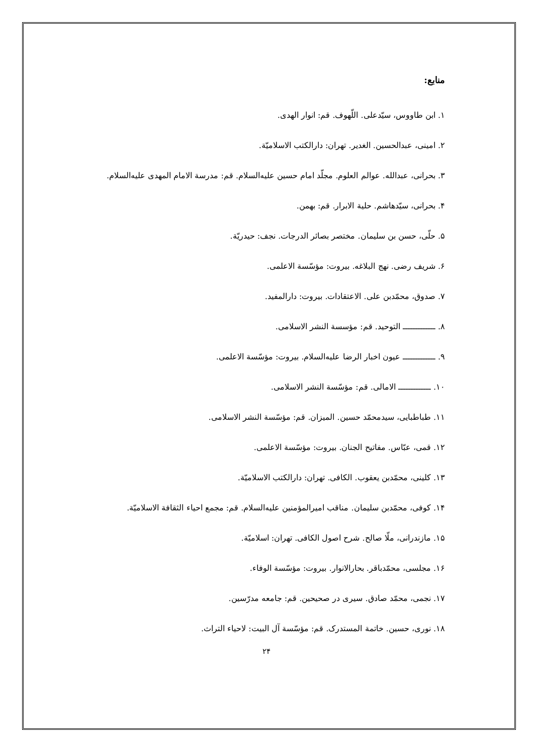منابع:
۱. ابن طاووس، سیّدعلی. اللّهوف. قم: انوار الهدی.
۲. امینی، عبدالحسین. الغدیر. تهران: دارالکتب الاسلامیّة.
۳. بحرانی، عبدالله. عوالم العلوم. مجلّد امام حسین علیه‌السلام. قم: مدرسة الامام المهدی علیه‌السلام.
۴. بحرانی، سیّدهاشم. حلیة الابرار. قم: بهمن.
۵. حلّی، حسن بن سلیمان. مختصر بصائر الدرجات. نجف: حیدریّة.
۶. شریف رضی. نهج البلاغه. بیروت: مؤسّسة الاعلمی.
۷. صدوق، محمّدبن علی. الاعتقادات. بیروت: دارالمفید.
۸. ـــــــــــــ التوحید. قم: مؤسسة النشر الاسلامی.
۹. ـــــــــــــ عیون اخبار الرضا علیه‌السلام. بیروت: مؤسّسة الاعلمی.
۱۰. ـــــــــــــ الامالی. قم: مؤسّسة النشر الاسلامی.
۱۱. طباطبایی، سیدمحمّد حسین. المیزان. قم: مؤسّسة النشر الاسلامی.
۱۲. قمی، عبّاس. مفاتیح الجنان. بیروت: مؤسّسة الاعلمی.
۱۳. کلینی، محمّدبن یعقوب. الکافی. تهران: دارالکتب الاسلامیّة.
۱۴. کوفی، محمّدبن سلیمان. مناقب امیرالمؤمنین علیه‌السلام. قم: مجمع احیاء الثقافة الاسلامیّة.
۱۵. مازندرانی، ملّا صالح. شرح اصول الکافی. تهران: اسلامیّة.
۱۶. مجلسی، محمّدباقر. بحارالانوار. بیروت: مؤسّسة الوفاء.
۱۷. نجمی، محمّد صادق. سیری در صحیحین. قم: جامعه مدرّسین.
۱۸. نوری، حسین. خاتمة المستدرک. قم: مؤسّسة آل البیت: لاحیاء التراث.
۲۴